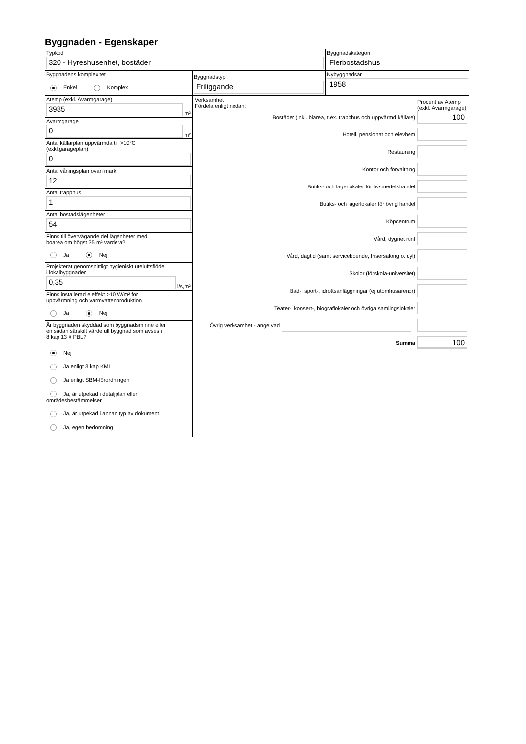Byggnaden - Egenskaper
Typkod
320 - Hyreshusenhet, bostäder
Byggnadskategori
Flerbostadshus
Byggnadens komplexitet
Enkel Komplex
Byggnadstyp
Friliggande
Nybyggnadsår
1958
Atemp (exkl. Avarmgarage)
3985
m²
Avarmgarage
0
m²
Antal källarplan uppvärmda till >10°C
(exkl.garageplan)
0
Antal våningsplan ovan mark
12
Antal trapphus
1
Antal bostadslägenheter
54
Finns till övervägande del lägenheter med
boarea om högst 35 m² vardera?
Ja Nej
Projekterat genomsnittligt hygieniskt uteluftsflöde
i lokalbyggnader
0,35
l/s,m²
Finns installerad eleffekt >10 W/m² för
uppvärmning och varmvattenproduktion
Ja Nej
Är byggnaden skyddad som byggnadsminne eller
en sådan särskilt värdefull byggnad som avses i
8 kap 13 § PBL?
Nej
Ja enligt 3 kap KML
Ja enligt SBM-förordningen
Ja, är utpekad i detaljplan eller områdesbestämmelser
Ja, är utpekad i annan typ av dokument
Ja, egen bedömning
Verksamhet
Fördela enligt nedan:
Procent av Atemp (exkl. Avarmgarage)
Bostäder (inkl. biarea, t.ex. trapphus och uppvärmd källare)
100
Hotell, pensionat och elevhem
Restaurang
Kontor och förvaltning
Butiks- och lagerlokaler för livsmedelshandel
Butiks- och lagerlokaler för övrig handel
Köpcentrum
Vård, dygnet runt
Vård, dagtid (samt serviceboende, frisersalong o. dyl)
Skolor (förskola-universitet)
Bad-, sport-, idrottsanläggningar (ej utomhusarenor)
Teater-, konsert-, biograflokaler och övriga samlingslokaler
Övrig verksamhet - ange vad
Summa
100